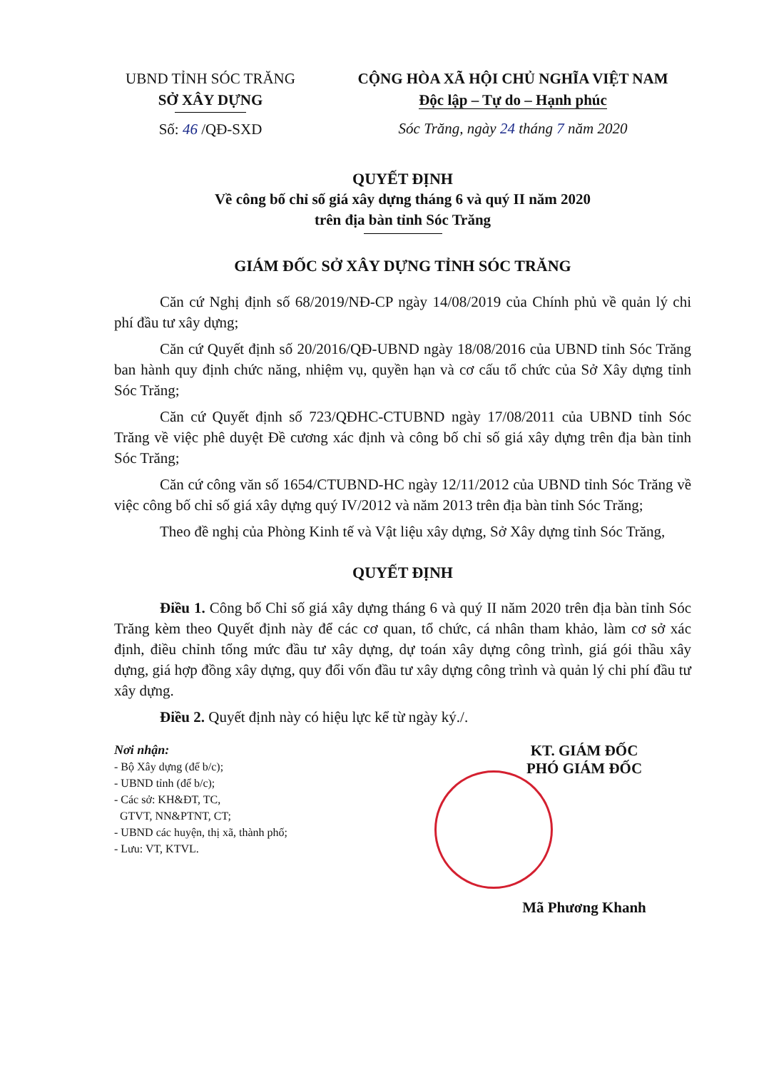UBND TỈNH SÓC TRĂNG
SỞ XÂY DỰNG
Số: 46 /QĐ-SXD
CỘNG HÒA XÃ HỘI CHỦ NGHĨA VIỆT NAM
Độc lập – Tự do – Hạnh phúc
Sóc Trăng, ngày 24 tháng 7 năm 2020
QUYẾT ĐỊNH
Về công bố chỉ số giá xây dựng tháng 6 và quý II năm 2020
trên địa bàn tỉnh Sóc Trăng
GIÁM ĐỐC SỞ XÂY DỰNG TỈNH SÓC TRĂNG
Căn cứ Nghị định số 68/2019/NĐ-CP ngày 14/08/2019 của Chính phủ về quản lý chi phí đầu tư xây dựng;
Căn cứ Quyết định số 20/2016/QĐ-UBND ngày 18/08/2016 của UBND tỉnh Sóc Trăng ban hành quy định chức năng, nhiệm vụ, quyền hạn và cơ cấu tổ chức của Sở Xây dựng tỉnh Sóc Trăng;
Căn cứ Quyết định số 723/QĐHC-CTUBND ngày 17/08/2011 của UBND tỉnh Sóc Trăng về việc phê duyệt Đề cương xác định và công bố chỉ số giá xây dựng trên địa bàn tỉnh Sóc Trăng;
Căn cứ công văn số 1654/CTUBND-HC ngày 12/11/2012 của UBND tỉnh Sóc Trăng về việc công bố chỉ số giá xây dựng quý IV/2012 và năm 2013 trên địa bàn tỉnh Sóc Trăng;
Theo đề nghị của Phòng Kinh tế và Vật liệu xây dựng, Sở Xây dựng tỉnh Sóc Trăng,
QUYẾT ĐỊNH
Điều 1. Công bố Chỉ số giá xây dựng tháng 6 và quý II năm 2020 trên địa bàn tỉnh Sóc Trăng kèm theo Quyết định này để các cơ quan, tổ chức, cá nhân tham khảo, làm cơ sở xác định, điều chỉnh tổng mức đầu tư xây dựng, dự toán xây dựng công trình, giá gói thầu xây dựng, giá hợp đồng xây dựng, quy đổi vốn đầu tư xây dựng công trình và quản lý chi phí đầu tư xây dựng.
Điều 2. Quyết định này có hiệu lực kể từ ngày ký./.
Nơi nhận:
- Bộ Xây dựng (để b/c);
- UBND tỉnh (để b/c);
- Các sở: KH&ĐT, TC,
GTVT, NN&PTNT, CT;
- UBND các huyện, thị xã, thành phố;
- Lưu: VT, KTVL.
KT. GIÁM ĐỐC
PHÓ GIÁM ĐỐC
Mã Phương Khanh